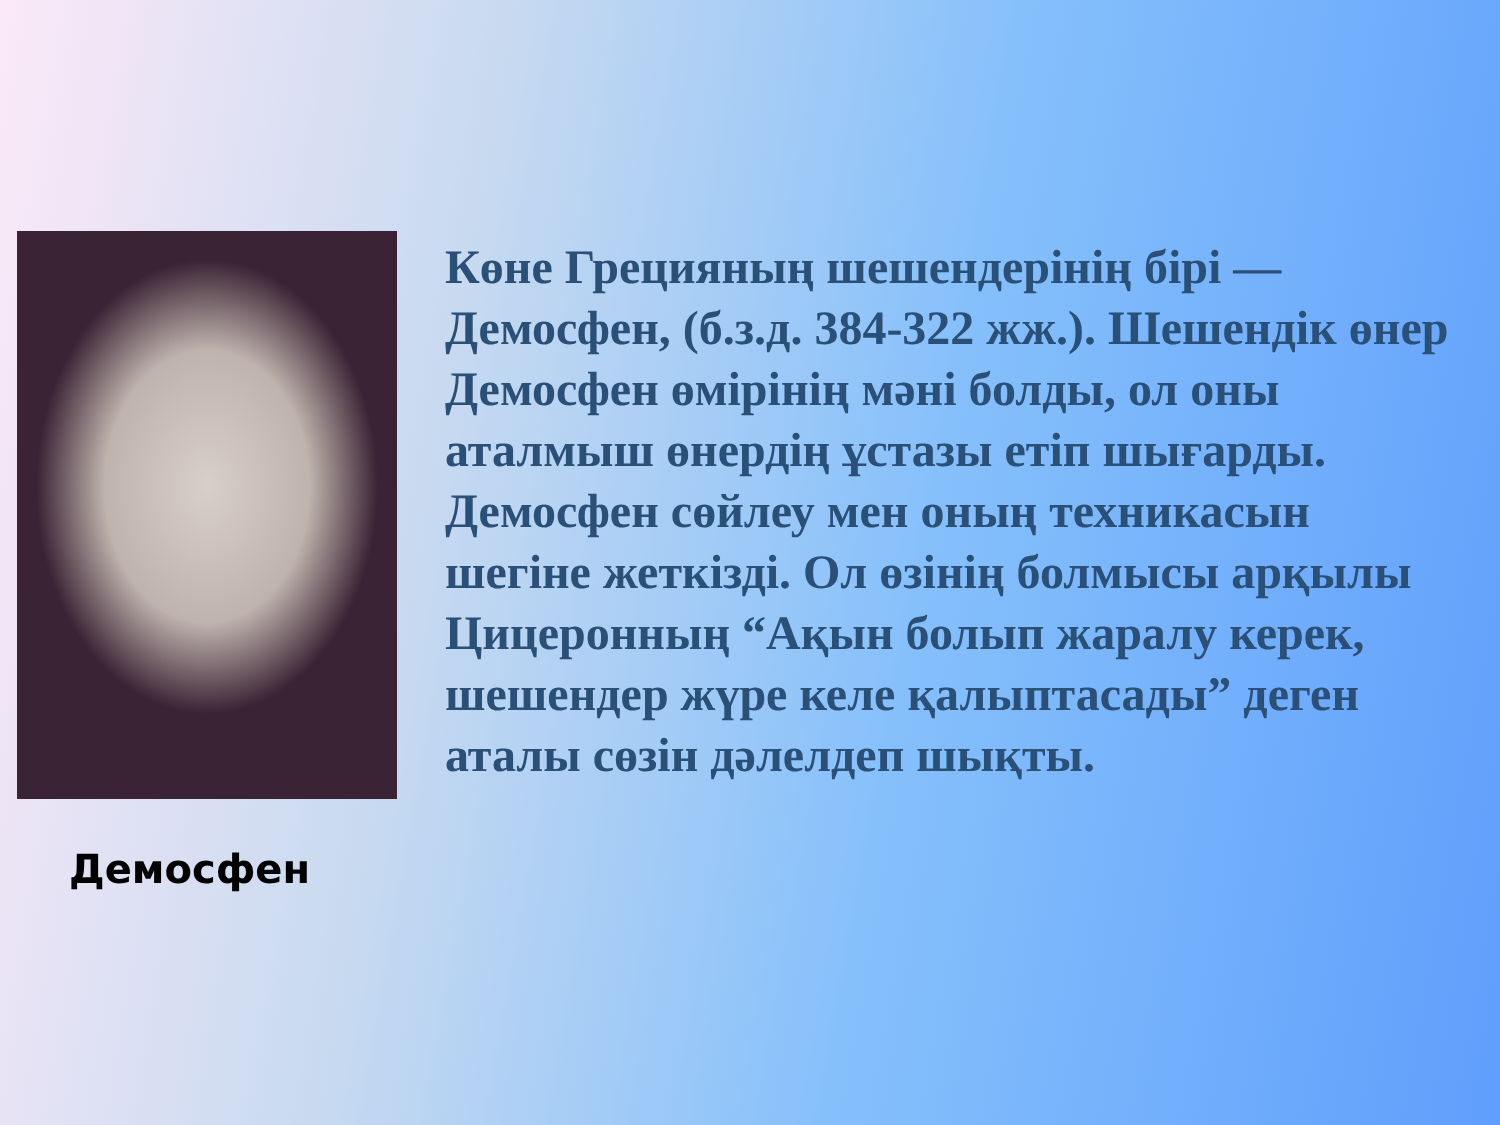Демосфен
Көне Грецияның шешендерінің бірі — Демосфен, (б.з.д. 384-322 жж.). Шешендік өнер Демосфен өмірінің мәні болды, ол оны аталмыш өнердің ұстазы етіп шығарды. Демосфен сөйлеу мен оның техникасын шегіне жеткізді. Ол өзінің болмысы арқылы Цицеронның “Ақын болып жаралу керек, шешендер жүре келе қалыптасады” деген аталы сөзін дәлелдеп шықты.